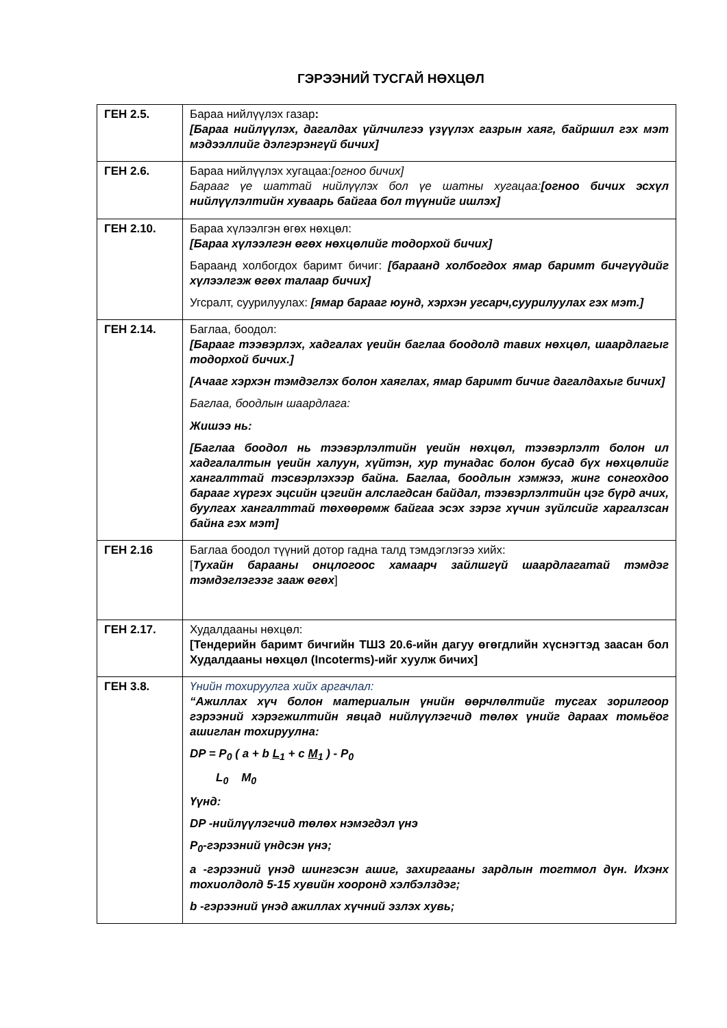ГЭРЭЭНИЙ ТУСГАЙ НӨХЦӨЛ
| ГЕН 2.5. | Бараа нийлүүлэх газар : [Бараа нийлүүлэх, дагалдах үйлчилгээ үзүүлэх газрын хаяг, байршил гэх мэт мэдээллийг дэлгэрэнгүй бичих] |
| ГЕН 2.6. | Бараа нийлүүлэх хугацаа: [огноо бичих] Барааг үе шаттай нийлүүлэх бол үе шатны хугацаа: [огноо бичих эсхүл нийлүүлэлтийн хуваарь байгаа бол түүнийг ишлэх] |
| ГЕН 2.10. | Бараа хүлээлгэн өгөх нөхцөл: [Бараа хүлээлгэн өгөх нөхцөлийг тодорхой бичих] Бараанд холбогдох баримт бичиг: [бараанд холбогдох ямар баримт бичгүүдийг хүлээлгэж өгөх талаар бичих] Угсралт, суурилуулах: [ямар барааг юунд, хэрхэн угсарч,суурилуулах гэх мэт.] |
| ГЕН 2.14. | Баглаа, боодол: [Барааг тээвэрлэх, хадгалах үеийн баглаа боодолд тавих нөхцөл, шаардлагыг тодорхой бичих.] [Ачааг хэрхэн тэмдэглэх болон хаяглах, ямар баримт бичиг дагалдахыг бичих] Баглаа, боодлын шаардлага: Жишээ нь: [Баглаа боодол нь тээвэрлэлтийн үеийн нөхцөл, тээвэрлэлт болон ил хадгалалтын үеийн халуун, хүйтэн, хур тунадас болон бусад бүх нөхцөлийг хангалттай тэсвэрлэхээр байна. Баглаа, боодлын хэмжээ, жинг сонгохдоо барааг хүргэх эцсийн цэгийн алслагдсан байдал, тээвэрлэлтийн цэг бүрд ачих, буулгах хангалттай төхөөрөмж байгаа эсэх зэрэг хүчин зүйлсийг харгалзсан байна гэх мэт] |
| ГЕН 2.16 | Баглаа боодол түүний дотор гадна талд тэмдэглэгээ хийх: [ Тухайн барааны онцлогоос хамаарч зайлшгүй шаардлагатай тэмдэг тэмдэглэгээг зааж өгөх ] |
| ГЕН 2.17. | Худалдааны нөхцөл: [Тендерийн баримт бичгийн ТШЗ 20.6-ийн дагуу өгөгдлийн хүснэгтэд заасан бол Худалдааны нөхцөл (Incoterms)-ийг хуулж бичих] |
| ГЕН 3.8. | Үнийн тохируулга хийх аргачлал: “Ажиллах хүч болон материалын үнийн өөрчлөлтийг тусгах зорилгоор гэрээний хэрэгжилтийн явцад нийлүүлэгчид төлөх үнийг дараах томьёог ашиглан тохируулна: DP = P<sub>0</sub> ( a + b L<sub>1</sub> + c M<sub>1</sub> ) - P<sub>0</sub> L<sub>0</sub> M<sub>0</sub> Үүнд: DP -нийлүүлэгчид төлөх нэмэгдэл үнэ P<sub>0</sub>-гэрээний үндсэн үнэ; a -гэрээний үнэд шингэсэн ашиг, захиргааны зардлын тогтмол дүн. Ихэнх тохиолдолд 5-15 хувийн хооронд хэлбэлздэг; b -гэрээний үнэд ажиллах хүчний эзлэх хувь; |